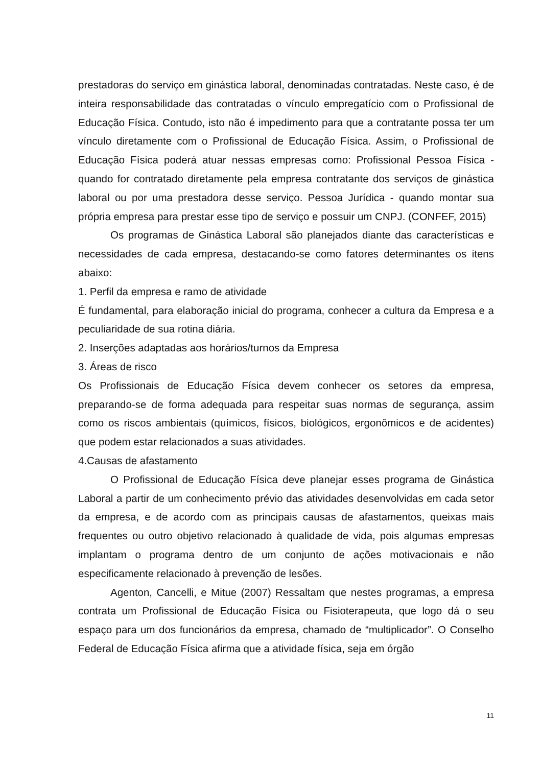prestadoras do serviço em ginástica laboral, denominadas contratadas. Neste caso, é de inteira responsabilidade das contratadas o vínculo empregatício com o Profissional de Educação Física. Contudo, isto não é impedimento para que a contratante possa ter um vínculo diretamente com o Profissional de Educação Física. Assim, o Profissional de Educação Física poderá atuar nessas empresas como: Profissional Pessoa Física - quando for contratado diretamente pela empresa contratante dos serviços de ginástica laboral ou por uma prestadora desse serviço. Pessoa Jurídica - quando montar sua própria empresa para prestar esse tipo de serviço e possuir um CNPJ. (CONFEF, 2015)
Os programas de Ginástica Laboral são planejados diante das características e necessidades de cada empresa, destacando-se como fatores determinantes os itens abaixo:
1. Perfil da empresa e ramo de atividade
É fundamental, para elaboração inicial do programa, conhecer a cultura da Empresa e a peculiaridade de sua rotina diária.
2. Inserções adaptadas aos horários/turnos da Empresa
3. Áreas de risco
Os Profissionais de Educação Física devem conhecer os setores da empresa, preparando-se de forma adequada para respeitar suas normas de segurança, assim como os riscos ambientais (químicos, físicos, biológicos, ergonômicos e de acidentes) que podem estar relacionados a suas atividades.
4.Causas de afastamento
O Profissional de Educação Física deve planejar esses programa de Ginástica Laboral a partir de um conhecimento prévio das atividades desenvolvidas em cada setor da empresa, e de acordo com as principais causas de afastamentos, queixas mais frequentes ou outro objetivo relacionado à qualidade de vida, pois algumas empresas implantam o programa dentro de um conjunto de ações motivacionais e não especificamente relacionado à prevenção de lesões.
Agenton, Cancelli, e Mitue (2007) Ressaltam que nestes programas, a empresa contrata um Profissional de Educação Física ou Fisioterapeuta, que logo dá o seu espaço para um dos funcionários da empresa, chamado de “multiplicador”. O Conselho Federal de Educação Física afirma que a atividade física, seja em órgão
11